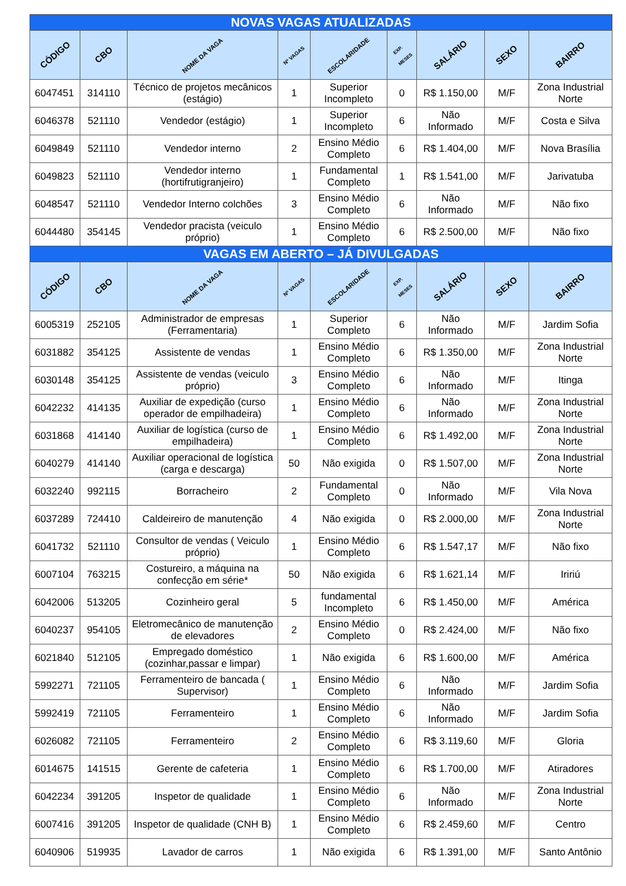| NOVAS VAGAS ATUALIZADAS | | | | | | | | |
| --- | --- | --- | --- | --- | --- | --- | --- | --- |
| CÓDIGO | CBO | NOME DA VAGA | Nº VAGAS | ESCOLARIDADE | EXP. MESES | SALÁRIO | SEXO | BAIRRO |
| 6047451 | 314110 | Técnico de projetos mecânicos (estágio) | 1 | Superior Incompleto | 0 | R$ 1.150,00 | M/F | Zona Industrial Norte |
| 6046378 | 521110 | Vendedor (estágio) | 1 | Superior Incompleto | 6 | Não Informado | M/F | Costa e Silva |
| 6049849 | 521110 | Vendedor interno | 2 | Ensino Médio Completo | 6 | R$ 1.404,00 | M/F | Nova Brasília |
| 6049823 | 521110 | Vendedor interno (hortifrutigranjeiro) | 1 | Fundamental Completo | 1 | R$ 1.541,00 | M/F | Jarivatuba |
| 6048547 | 521110 | Vendedor Interno colchões | 3 | Ensino Médio Completo | 6 | Não Informado | M/F | Não fixo |
| 6044480 | 354145 | Vendedor pracista (veiculo próprio) | 1 | Ensino Médio Completo | 6 | R$ 2.500,00 | M/F | Não fixo |
| VAGAS EM ABERTO – JÁ DIVULGADAS | | | | | | | | |
| CÓDIGO | CBO | NOME DA VAGA | Nº VAGAS | ESCOLARIDADE | EXP. MESES | SALÁRIO | SEXO | BAIRRO |
| 6005319 | 252105 | Administrador de empresas (Ferramentaria) | 1 | Superior Completo | 6 | Não Informado | M/F | Jardim Sofia |
| 6031882 | 354125 | Assistente de vendas | 1 | Ensino Médio Completo | 6 | R$ 1.350,00 | M/F | Zona Industrial Norte |
| 6030148 | 354125 | Assistente de vendas (veiculo próprio) | 3 | Ensino Médio Completo | 6 | Não Informado | M/F | Itinga |
| 6042232 | 414135 | Auxiliar de expedição (curso operador de empilhadeira) | 1 | Ensino Médio Completo | 6 | Não Informado | M/F | Zona Industrial Norte |
| 6031868 | 414140 | Auxiliar de logística (curso de empilhadeira) | 1 | Ensino Médio Completo | 6 | R$ 1.492,00 | M/F | Zona Industrial Norte |
| 6040279 | 414140 | Auxiliar operacional de logística (carga e descarga) | 50 | Não exigida | 0 | R$ 1.507,00 | M/F | Zona Industrial Norte |
| 6032240 | 992115 | Borracheiro | 2 | Fundamental Completo | 0 | Não Informado | M/F | Vila Nova |
| 6037289 | 724410 | Caldeireiro de manutenção | 4 | Não exigida | 0 | R$ 2.000,00 | M/F | Zona Industrial Norte |
| 6041732 | 521110 | Consultor de vendas ( Veiculo próprio) | 1 | Ensino Médio Completo | 6 | R$ 1.547,17 | M/F | Não fixo |
| 6007104 | 763215 | Costureiro, a máquina na confecção em série* | 50 | Não exigida | 6 | R$ 1.621,14 | M/F | Iririú |
| 6042006 | 513205 | Cozinheiro geral | 5 | fundamental Incompleto | 6 | R$ 1.450,00 | M/F | América |
| 6040237 | 954105 | Eletromecânico de manutenção de elevadores | 2 | Ensino Médio Completo | 0 | R$ 2.424,00 | M/F | Não fixo |
| 6021840 | 512105 | Empregado doméstico (cozinhar,passar e limpar) | 1 | Não exigida | 6 | R$ 1.600,00 | M/F | América |
| 5992271 | 721105 | Ferramenteiro de bancada ( Supervisor) | 1 | Ensino Médio Completo | 6 | Não Informado | M/F | Jardim Sofia |
| 5992419 | 721105 | Ferramenteiro | 1 | Ensino Médio Completo | 6 | Não Informado | M/F | Jardim Sofia |
| 6026082 | 721105 | Ferramenteiro | 2 | Ensino Médio Completo | 6 | R$ 3.119,60 | M/F | Gloria |
| 6014675 | 141515 | Gerente de cafeteria | 1 | Ensino Médio Completo | 6 | R$ 1.700,00 | M/F | Atiradores |
| 6042234 | 391205 | Inspetor de qualidade | 1 | Ensino Médio Completo | 6 | Não Informado | M/F | Zona Industrial Norte |
| 6007416 | 391205 | Inspetor de qualidade (CNH B) | 1 | Ensino Médio Completo | 6 | R$ 2.459,60 | M/F | Centro |
| 6040906 | 519935 | Lavador de carros | 1 | Não exigida | 6 | R$ 1.391,00 | M/F | Santo Antônio |